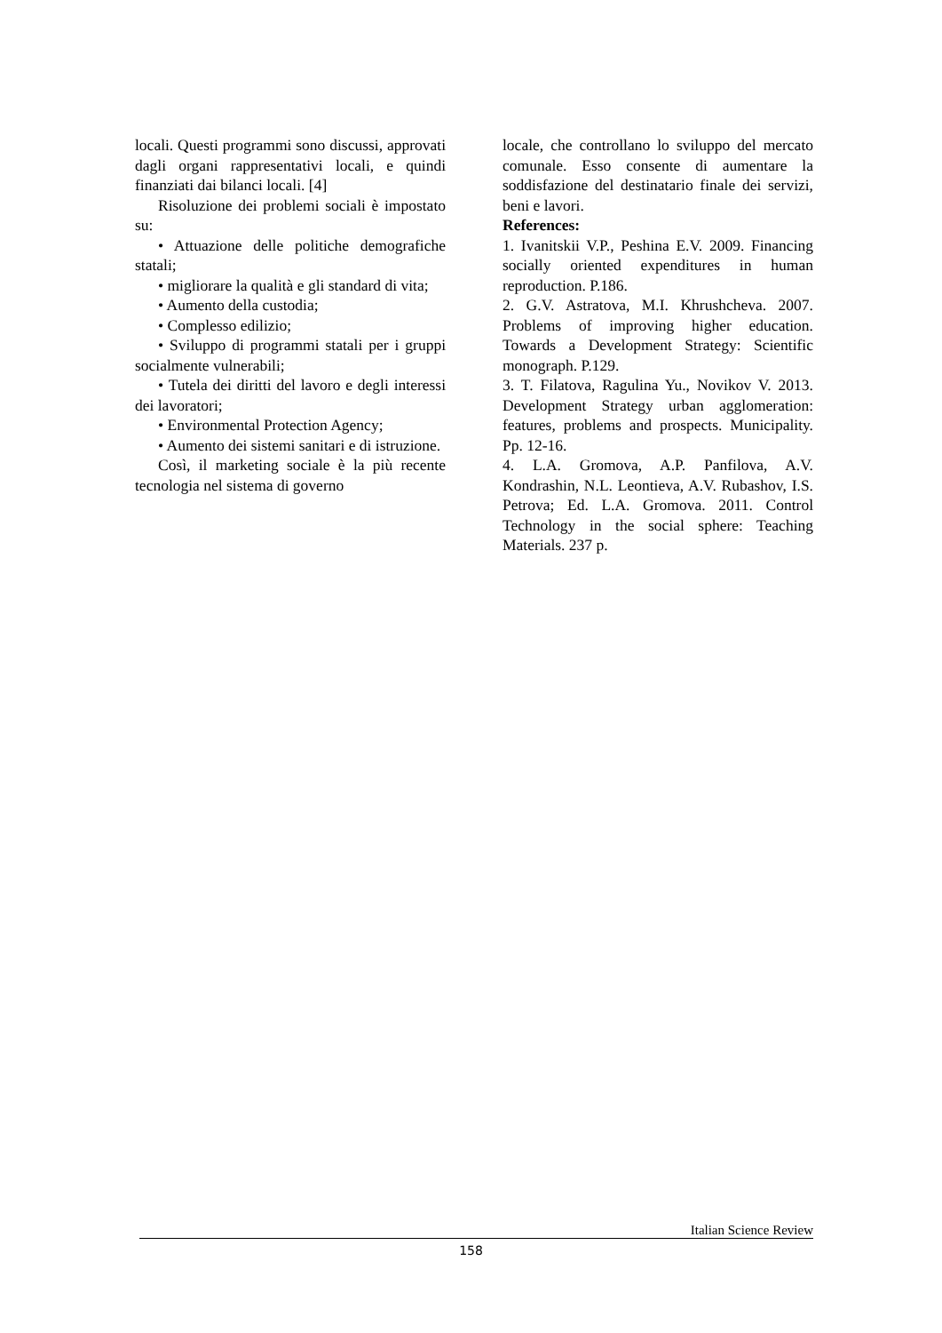locali. Questi programmi sono discussi, approvati dagli organi rappresentativi locali, e quindi finanziati dai bilanci locali. [4]
Risoluzione dei problemi sociali è impostato su:
• Attuazione delle politiche demografiche statali;
• migliorare la qualità e gli standard di vita;
• Aumento della custodia;
• Complesso edilizio;
• Sviluppo di programmi statali per i gruppi socialmente vulnerabili;
• Tutela dei diritti del lavoro e degli interessi dei lavoratori;
• Environmental Protection Agency;
• Aumento dei sistemi sanitari e di istruzione.
Così, il marketing sociale è la più recente tecnologia nel sistema di governo
locale, che controllano lo sviluppo del mercato comunale. Esso consente di aumentare la soddisfazione del destinatario finale dei servizi, beni e lavori.
References:
1. Ivanitskii V.P., Peshina E.V. 2009. Financing socially oriented expenditures in human reproduction. P.186.
2. G.V. Astratova, M.I. Khrushcheva. 2007. Problems of improving higher education. Towards a Development Strategy: Scientific monograph. P.129.
3. T. Filatova, Ragulina Yu., Novikov V. 2013. Development Strategy urban agglomeration: features, problems and prospects. Municipality. Pp. 12-16.
4. L.A. Gromova, A.P. Panfilova, A.V. Kondrashin, N.L. Leontieva, A.V. Rubashov, I.S. Petrova; Ed. L.A. Gromova. 2011. Control Technology in the social sphere: Teaching Materials. 237 p.
Italian Science Review
158